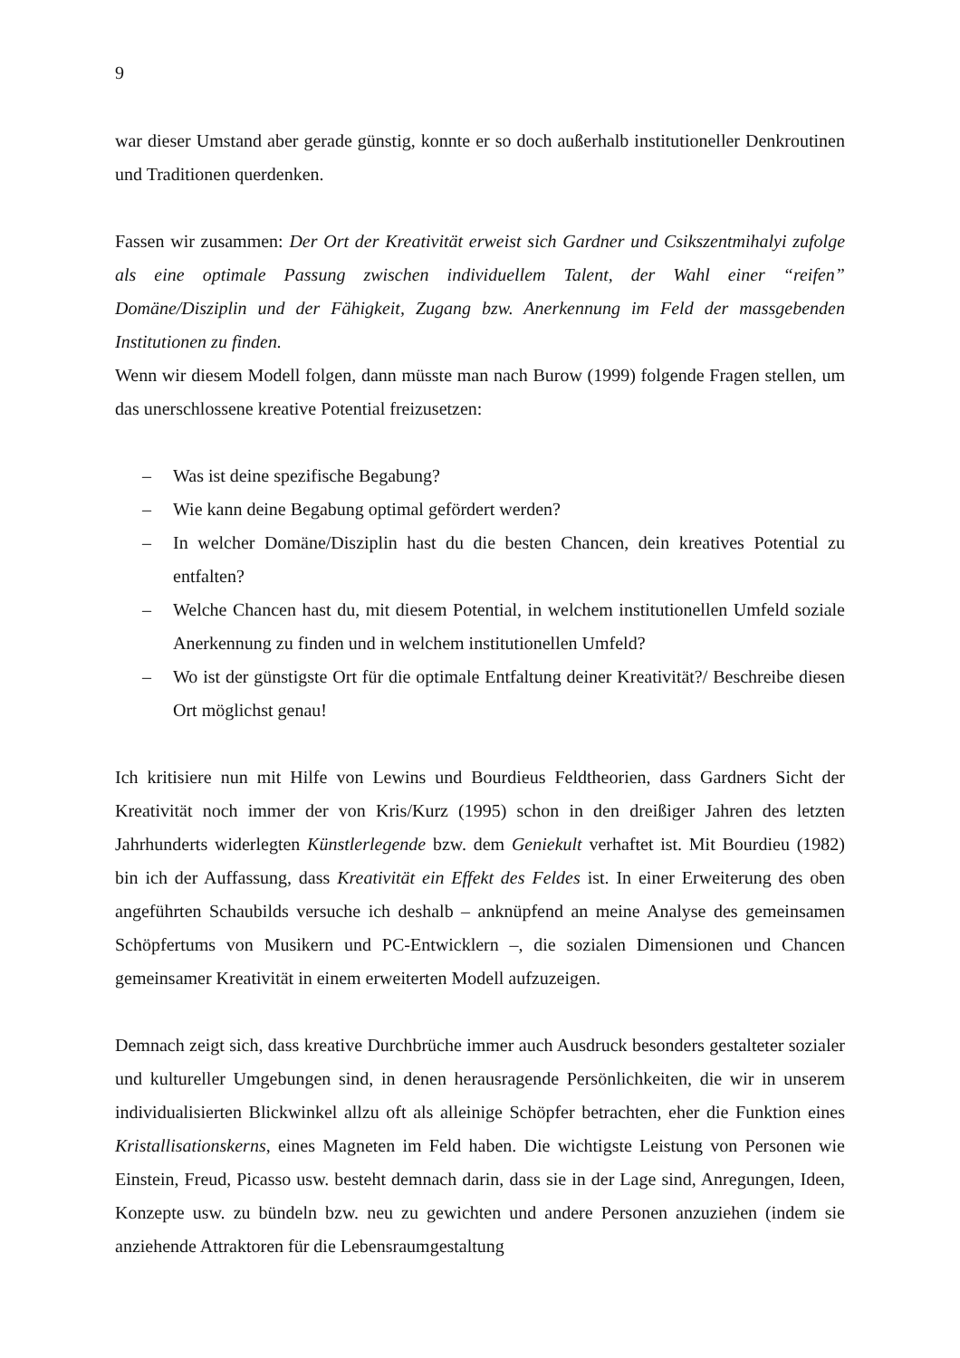9
war dieser Umstand aber gerade günstig, konnte er so doch außerhalb institutioneller Denkroutinen und Traditionen querdenken.
Fassen wir zusammen: Der Ort der Kreativität erweist sich Gardner und Csikszentmihalyi zufolge als eine optimale Passung zwischen individuellem Talent, der Wahl einer “reifen” Domäne/Disziplin und der Fähigkeit, Zugang bzw. Anerkennung im Feld der massgebenden Institutionen zu finden.
Wenn wir diesem Modell folgen, dann müsste man nach Burow (1999) folgende Fragen stellen, um das unerschlossene kreative Potential freizusetzen:
– Was ist deine spezifische Begabung?
– Wie kann deine Begabung optimal gefördert werden?
– In welcher Domäne/Disziplin hast du die besten Chancen, dein kreatives Potential zu entfalten?
– Welche Chancen hast du, mit diesem Potential, in welchem institutionellen Umfeld soziale Anerkennung zu finden und in welchem institutionellen Umfeld?
– Wo ist der günstigste Ort für die optimale Entfaltung deiner Kreativität?/ Beschreibe diesen Ort möglichst genau!
Ich kritisiere nun mit Hilfe von Lewins und Bourdieus Feldtheorien, dass Gardners Sicht der Kreativität noch immer der von Kris/Kurz (1995) schon in den dreißiger Jahren des letzten Jahrhunderts widerlegten Künstlerlegende bzw. dem Geniekult verhaftet ist. Mit Bourdieu (1982) bin ich der Auffassung, dass Kreativität ein Effekt des Feldes ist. In einer Erweiterung des oben angeführten Schaubilds versuche ich deshalb – anknüpfend an meine Analyse des gemeinsamen Schöpfertums von Musikern und PC-Entwicklern –, die sozialen Dimensionen und Chancen gemeinsamer Kreativität in einem erweiterten Modell aufzuzeigen.
Demnach zeigt sich, dass kreative Durchbrüche immer auch Ausdruck besonders gestalteter sozialer und kultureller Umgebungen sind, in denen herausragende Persönlichkeiten, die wir in unserem individualisierten Blickwinkel allzu oft als alleinige Schöpfer betrachten, eher die Funktion eines Kristallisationskerns, eines Magneten im Feld haben. Die wichtigste Leistung von Personen wie Einstein, Freud, Picasso usw. besteht demnach darin, dass sie in der Lage sind, Anregungen, Ideen, Konzepte usw. zu bündeln bzw. neu zu gewichten und andere Personen anzuziehen (indem sie anziehende Attraktoren für die Lebensraumgestaltung